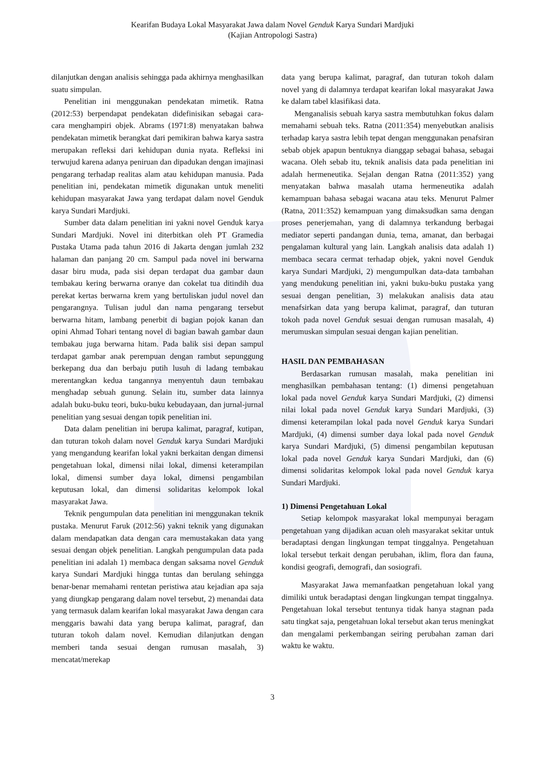Kearifan Budaya Lokal Masyarakat Jawa dalam Novel Genduk Karya Sundari Mardjuki
(Kajian Antropologi Sastra)
dilanjutkan dengan analisis sehingga pada akhirnya menghasilkan suatu simpulan.
Penelitian ini menggunakan pendekatan mimetik. Ratna (2012:53) berpendapat pendekatan didefinisikan sebagai cara-cara menghampiri objek. Abrams (1971:8) menyatakan bahwa pendekatan mimetik berangkat dari pemikiran bahwa karya sastra merupakan refleksi dari kehidupan dunia nyata. Refleksi ini terwujud karena adanya peniruan dan dipadukan dengan imajinasi pengarang terhadap realitas alam atau kehidupan manusia. Pada penelitian ini, pendekatan mimetik digunakan untuk meneliti kehidupan masyarakat Jawa yang terdapat dalam novel Genduk karya Sundari Mardjuki.
Sumber data dalam penelitian ini yakni novel Genduk karya Sundari Mardjuki. Novel ini diterbitkan oleh PT Gramedia Pustaka Utama pada tahun 2016 di Jakarta dengan jumlah 232 halaman dan panjang 20 cm. Sampul pada novel ini berwarna dasar biru muda, pada sisi depan terdapat dua gambar daun tembakau kering berwarna oranye dan cokelat tua ditindih dua perekat kertas berwarna krem yang bertuliskan judul novel dan pengarangnya. Tulisan judul dan nama pengarang tersebut berwarna hitam, lambang penerbit di bagian pojok kanan dan opini Ahmad Tohari tentang novel di bagian bawah gambar daun tembakau juga berwarna hitam. Pada balik sisi depan sampul terdapat gambar anak perempuan dengan rambut sepunggung berkepang dua dan berbaju putih lusuh di ladang tembakau merentangkan kedua tangannya menyentuh daun tembakau menghadap sebuah gunung. Selain itu, sumber data lainnya adalah buku-buku teori, buku-buku kebudayaan, dan jurnal-jurnal penelitian yang sesuai dengan topik penelitian ini.
Data dalam penelitian ini berupa kalimat, paragraf, kutipan, dan tuturan tokoh dalam novel Genduk karya Sundari Mardjuki yang mengandung kearifan lokal yakni berkaitan dengan dimensi pengetahuan lokal, dimensi nilai lokal, dimensi keterampilan lokal, dimensi sumber daya lokal, dimensi pengambilan keputusan lokal, dan dimensi solidaritas kelompok lokal masyarakat Jawa.
Teknik pengumpulan data penelitian ini menggunakan teknik pustaka. Menurut Faruk (2012:56) yakni teknik yang digunakan dalam mendapatkan data dengan cara memustakakan data yang sesuai dengan objek penelitian. Langkah pengumpulan data pada penelitian ini adalah 1) membaca dengan saksama novel Genduk karya Sundari Mardjuki hingga tuntas dan berulang sehingga benar-benar memahami rentetan peristiwa atau kejadian apa saja yang diungkap pengarang dalam novel tersebut, 2) menandai data yang termasuk dalam kearifan lokal masyarakat Jawa dengan cara menggaris bawahi data yang berupa kalimat, paragraf, dan tuturan tokoh dalam novel. Kemudian dilanjutkan dengan memberi tanda sesuai dengan rumusan masalah, 3) mencatat/merekap
data yang berupa kalimat, paragraf, dan tuturan tokoh dalam novel yang di dalamnya terdapat kearifan lokal masyarakat Jawa ke dalam tabel klasifikasi data.
Menganalisis sebuah karya sastra membutuhkan fokus dalam memahami sebuah teks. Ratna (2011:354) menyebutkan analisis terhadap karya sastra lebih tepat dengan menggunakan penafsiran sebab objek apapun bentuknya dianggap sebagai bahasa, sebagai wacana. Oleh sebab itu, teknik analisis data pada penelitian ini adalah hermeneutika. Sejalan dengan Ratna (2011:352) yang menyatakan bahwa masalah utama hermeneutika adalah kemampuan bahasa sebagai wacana atau teks. Menurut Palmer (Ratna, 2011:352) kemampuan yang dimaksudkan sama dengan proses penerjemahan, yang di dalamnya terkandung berbagai mediator seperti pandangan dunia, tema, amanat, dan berbagai pengalaman kultural yang lain. Langkah analisis data adalah 1) membaca secara cermat terhadap objek, yakni novel Genduk karya Sundari Mardjuki, 2) mengumpulkan data-data tambahan yang mendukung penelitian ini, yakni buku-buku pustaka yang sesuai dengan penelitian, 3) melakukan analisis data atau menafsirkan data yang berupa kalimat, paragraf, dan tuturan tokoh pada novel Genduk sesuai dengan rumusan masalah, 4) merumuskan simpulan sesuai dengan kajian penelitian.
HASIL DAN PEMBAHASAN
Berdasarkan rumusan masalah, maka penelitian ini menghasilkan pembahasan tentang: (1) dimensi pengetahuan lokal pada novel Genduk karya Sundari Mardjuki, (2) dimensi nilai lokal pada novel Genduk karya Sundari Mardjuki, (3) dimensi keterampilan lokal pada novel Genduk karya Sundari Mardjuki, (4) dimensi sumber daya lokal pada novel Genduk karya Sundari Mardjuki, (5) dimensi pengambilan keputusan lokal pada novel Genduk karya Sundari Mardjuki, dan (6) dimensi solidaritas kelompok lokal pada novel Genduk karya Sundari Mardjuki.
1) Dimensi Pengetahuan Lokal
Setiap kelompok masyarakat lokal mempunyai beragam pengetahuan yang dijadikan acuan oleh masyarakat sekitar untuk beradaptasi dengan lingkungan tempat tinggalnya. Pengetahuan lokal tersebut terkait dengan perubahan, iklim, flora dan fauna, kondisi geografi, demografi, dan sosiografi.
Masyarakat Jawa memanfaatkan pengetahuan lokal yang dimiliki untuk beradaptasi dengan lingkungan tempat tinggalnya. Pengetahuan lokal tersebut tentunya tidak hanya stagnan pada satu tingkat saja, pengetahuan lokal tersebut akan terus meningkat dan mengalami perkembangan seiring perubahan zaman dari waktu ke waktu.
3